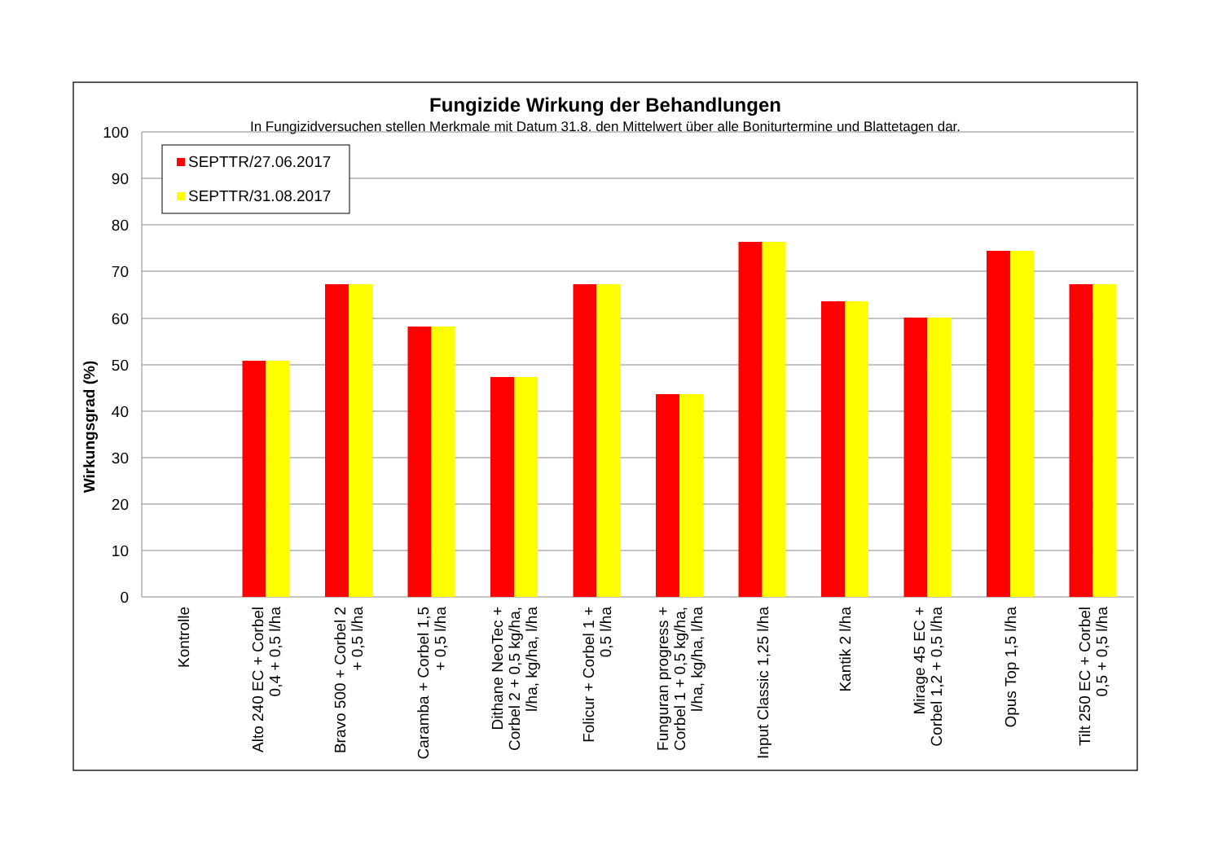Fungizide Wirkung der Behandlungen
In Fungizidversuchen stellen Merkmale mit Datum 31.8. den Mittelwert über alle Boniturtermine und Blattetagen dar.
SEPTTR/27.06.2017
SEPTTR/31.08.2017
100
90
80
70
60
50
40
30
20
10
0
Wirkungsgrad (%)
Kontrolle
Alto 240 EC + Corbel
0,4 + 0,5 l/ha
Bravo 500 + Corbel 2
+ 0,5 l/ha
Caramba + Corbel 1,5
+ 0,5 l/ha
Dithane NeoTec +
Corbel 2 + 0,5 kg/ha,
l/ha, kg/ha, l/ha
Folicur + Corbel 1 +
0,5 l/ha
Funguran progress +
Corbel 1 + 0,5 kg/ha,
l/ha, kg/ha, l/ha
Input Classic 1,25 l/ha
Kantik 2 l/ha
Mirage 45 EC +
Corbel 1,2 + 0,5 l/ha
Opus Top 1,5 l/ha
Tilt 250 EC + Corbel
0,5 + 0,5 l/ha